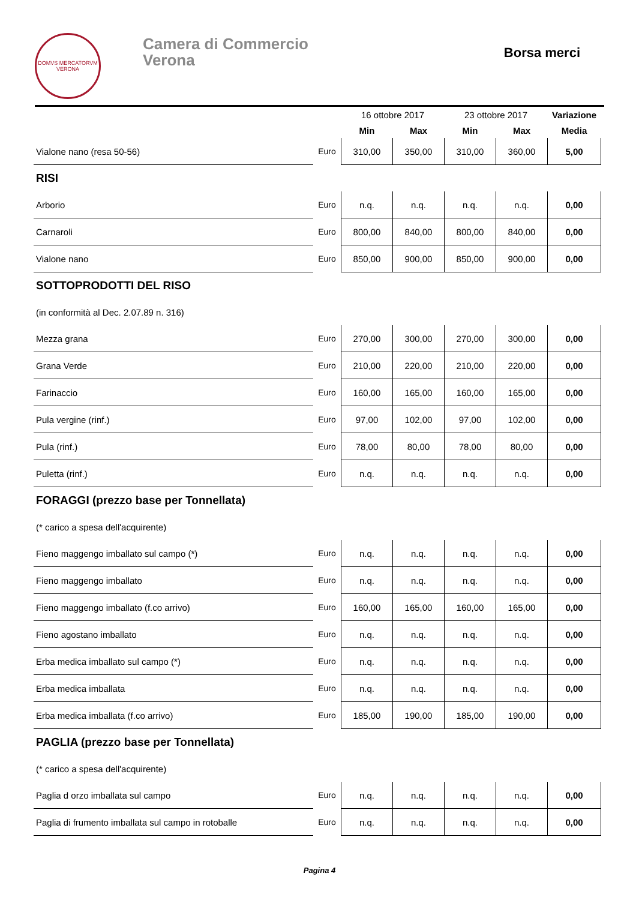DOMVS MERCATORVM
VERONA
Camera di Commercio
Verona
Borsa merci
| | | 16 ottobre 2017 | | 23 ottobre 2017 | | Variazione |
| --- | --- | --- | --- | --- | --- | --- |
| | | Min | Max | Min | Max | Media |
| Vialone nano (resa 50-56) | Euro | 310,00 | 350,00 | 310,00 | 360,00 | 5,00 |
| RISI | | | | | | |
| Arborio | Euro | n.q. | n.q. | n.q. | n.q. | 0,00 |
| Carnaroli | Euro | 800,00 | 840,00 | 800,00 | 840,00 | 0,00 |
| Vialone nano | Euro | 850,00 | 900,00 | 850,00 | 900,00 | 0,00 |
| SOTTOPRODOTTI DEL RISO | | | | | | |
| (in conformità al Dec. 2.07.89 n. 316) | | | | | | |
| Mezza grana | Euro | 270,00 | 300,00 | 270,00 | 300,00 | 0,00 |
| Grana Verde | Euro | 210,00 | 220,00 | 210,00 | 220,00 | 0,00 |
| Farinaccio | Euro | 160,00 | 165,00 | 160,00 | 165,00 | 0,00 |
| Pula vergine (rinf.) | Euro | 97,00 | 102,00 | 97,00 | 102,00 | 0,00 |
| Pula (rinf.) | Euro | 78,00 | 80,00 | 78,00 | 80,00 | 0,00 |
| Puletta (rinf.) | Euro | n.q. | n.q. | n.q. | n.q. | 0,00 |
| FORAGGI (prezzo base per Tonnellata) | | | | | | |
| (* carico a spesa dell'acquirente) | | | | | | |
| Fieno maggengo imballato sul campo (*) | Euro | n.q. | n.q. | n.q. | n.q. | 0,00 |
| Fieno maggengo imballato | Euro | n.q. | n.q. | n.q. | n.q. | 0,00 |
| Fieno maggengo imballato (f.co arrivo) | Euro | 160,00 | 165,00 | 160,00 | 165,00 | 0,00 |
| Fieno agostano imballato | Euro | n.q. | n.q. | n.q. | n.q. | 0,00 |
| Erba medica imballato sul campo (*) | Euro | n.q. | n.q. | n.q. | n.q. | 0,00 |
| Erba medica imballata | Euro | n.q. | n.q. | n.q. | n.q. | 0,00 |
| Erba medica imballata (f.co arrivo) | Euro | 185,00 | 190,00 | 185,00 | 190,00 | 0,00 |
| PAGLIA (prezzo base per Tonnellata) | | | | | | |
| (* carico a spesa dell'acquirente) | | | | | | |
| Paglia d orzo imballata sul campo | Euro | n.q. | n.q. | n.q. | n.q. | 0,00 |
| Paglia di frumento imballata sul campo in rotoballe | Euro | n.q. | n.q. | n.q. | n.q. | 0,00 |
Pagina 4